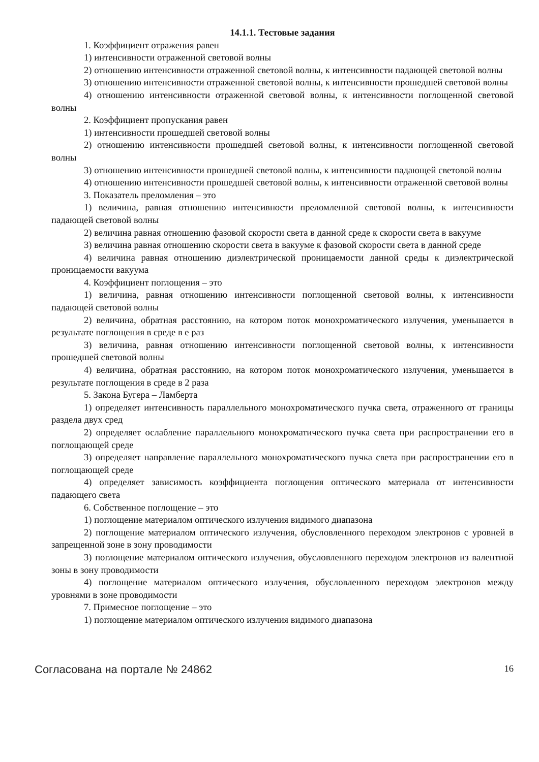14.1.1. Тестовые задания
1. Коэффициент отражения равен
1) интенсивности отраженной световой волны
2) отношению интенсивности отраженной световой волны, к интенсивности падающей световой волны
3) отношению интенсивности отраженной световой волны, к интенсивности прошедшей световой волны
4) отношению интенсивности отраженной световой волны, к интенсивности поглощенной световой волны
2. Коэффициент пропускания равен
1) интенсивности прошедшей световой волны
2) отношению интенсивности прошедшей световой волны, к интенсивности поглощенной световой волны
3) отношению интенсивности прошедшей световой волны, к интенсивности падающей световой волны
4) отношению интенсивности прошедшей световой волны, к интенсивности отраженной световой волны
3. Показатель преломления – это
1) величина, равная отношению интенсивности преломленной световой волны, к интенсивности падающей световой волны
2) величина равная отношению фазовой скорости света в данной среде к скорости света в вакууме
3) величина равная отношению скорости света в вакууме к фазовой скорости света в данной среде
4) величина равная отношению диэлектрической проницаемости данной среды к диэлектрической проницаемости вакуума
4. Коэффициент поглощения – это
1) величина, равная отношению интенсивности поглощенной световой волны, к интенсивности падающей световой волны
2) величина, обратная расстоянию, на котором поток монохроматического излучения, уменьшается в результате поглощения в среде в e раз
3) величина, равная отношению интенсивности поглощенной световой волны, к интенсивности прошедшей световой волны
4) величина, обратная расстоянию, на котором поток монохроматического излучения, уменьшается в результате поглощения в среде в 2 раза
5. Закона Бугера – Ламберта
1) определяет интенсивность параллельного монохроматического пучка света, отраженного от границы раздела двух сред
2) определяет ослабление параллельного монохроматического пучка света при распространении его в поглощающей среде
3) определяет направление параллельного монохроматического пучка света при распространении его в поглощающей среде
4) определяет зависимость коэффициента поглощения оптического материала от интенсивности падающего света
6. Собственное поглощение – это
1) поглощение материалом оптического излучения видимого диапазона
2) поглощение материалом оптического излучения, обусловленного переходом электронов с уровней в запрещенной зоне в зону проводимости
3) поглощение материалом оптического излучения, обусловленного переходом электронов из валентной зоны в зону проводимости
4) поглощение материалом оптического излучения, обусловленного переходом электронов между уровнями в зоне проводимости
7. Примесное поглощение – это
1) поглощение материалом оптического излучения видимого диапазона
Согласована на портале № 24862 16